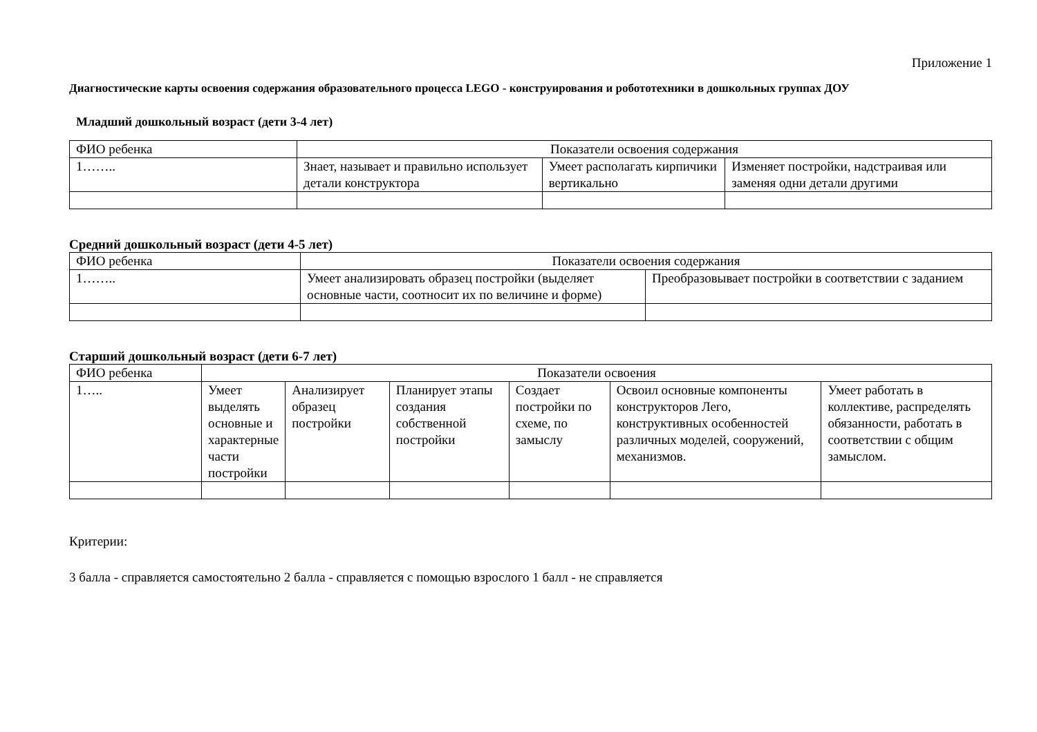Приложение 1
Диагностические карты освоения содержания образовательного процесса LEGO - конструирования и робототехники в дошкольных группах ДОУ
Младший дошкольный возраст (дети 3-4 лет)
| ФИО ребенка | Показатели освоения содержания | | |
| 1…….. | Знает, называет и правильно использует детали конструктора | Умеет располагать кирпичики вертикально | Изменяет постройки, надстраивая или заменяя одни детали другими |
Средний дошкольный возраст (дети 4-5 лет)
| ФИО ребенка | Показатели освоения содержания | |
| 1…….. | Умеет анализировать образец постройки (выделяет основные части, соотносит их по величине и форме) | Преобразовывает постройки в соответствии с заданием |
Старший дошкольный возраст (дети 6-7 лет)
| ФИО ребенка | Показатели освоения | | | | | |
| 1….. | Умеет выделять основные и характерные части постройки | Анализирует образец постройки | Планирует этапы создания собственной постройки | Создает постройки по схеме, по замыслу | Освоил основные компоненты конструкторов Лего, конструктивных особенностей различных моделей, сооружений, механизмов. | Умеет работать в коллективе, распределять обязанности, работать в соответствии с общим замыслом. |
Критерии:
3 балла - справляется самостоятельно 2 балла - справляется с помощью взрослого 1 балл - не справляется